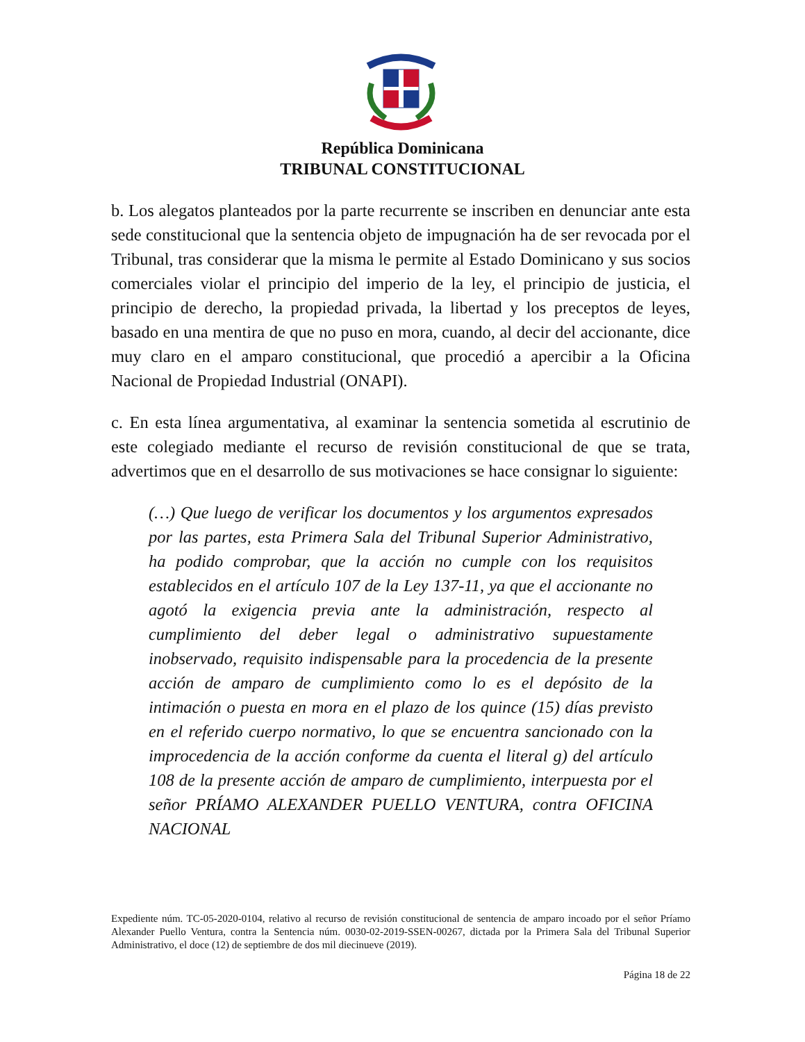República Dominicana
TRIBUNAL CONSTITUCIONAL
b. Los alegatos planteados por la parte recurrente se inscriben en denunciar ante esta sede constitucional que la sentencia objeto de impugnación ha de ser revocada por el Tribunal, tras considerar que la misma le permite al Estado Dominicano y sus socios comerciales violar el principio del imperio de la ley, el principio de justicia, el principio de derecho, la propiedad privada, la libertad y los preceptos de leyes, basado en una mentira de que no puso en mora, cuando, al decir del accionante, dice muy claro en el amparo constitucional, que procedió a apercibir a la Oficina Nacional de Propiedad Industrial (ONAPI).
c. En esta línea argumentativa, al examinar la sentencia sometida al escrutinio de este colegiado mediante el recurso de revisión constitucional de que se trata, advertimos que en el desarrollo de sus motivaciones se hace consignar lo siguiente:
(…) Que luego de verificar los documentos y los argumentos expresados por las partes, esta Primera Sala del Tribunal Superior Administrativo, ha podido comprobar, que la acción no cumple con los requisitos establecidos en el artículo 107 de la Ley 137-11, ya que el accionante no agotó la exigencia previa ante la administración, respecto al cumplimiento del deber legal o administrativo supuestamente inobservado, requisito indispensable para la procedencia de la presente acción de amparo de cumplimiento como lo es el depósito de la intimación o puesta en mora en el plazo de los quince (15) días previsto en el referido cuerpo normativo, lo que se encuentra sancionado con la improcedencia de la acción conforme da cuenta el literal g) del artículo 108 de la presente acción de amparo de cumplimiento, interpuesta por el señor PRÍAMO ALEXANDER PUELLO VENTURA, contra OFICINA NACIONAL
Expediente núm. TC-05-2020-0104, relativo al recurso de revisión constitucional de sentencia de amparo incoado por el señor Príamo Alexander Puello Ventura, contra la Sentencia núm. 0030-02-2019-SSEN-00267, dictada por la Primera Sala del Tribunal Superior Administrativo, el doce (12) de septiembre de dos mil diecinueve (2019).
Página 18 de 22